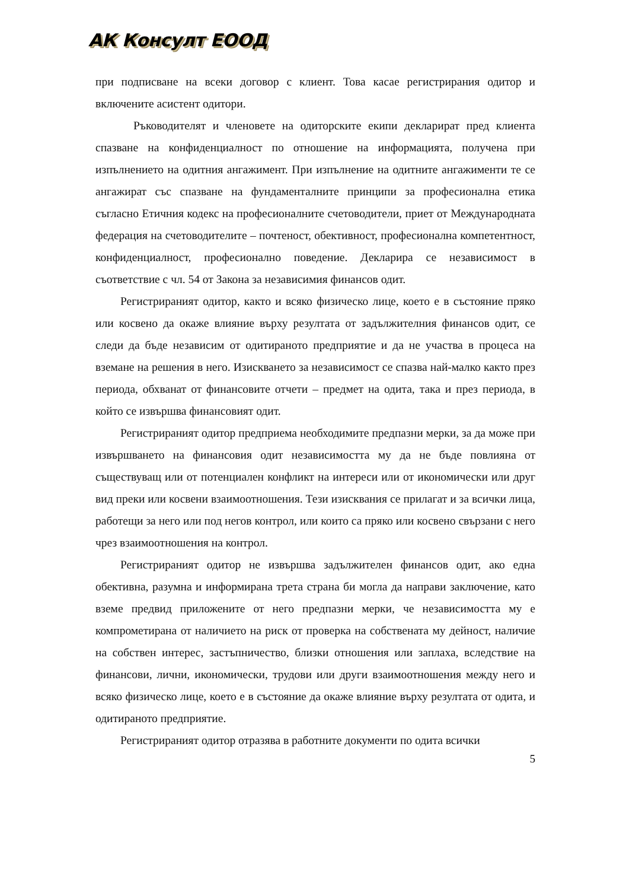АК Консулт ЕООД
при подписване на всеки договор с клиент. Това касае регистрирания одитор и включените асистент одитори.
Ръководителят и членовете на одиторските екипи декларират пред клиента спазване на конфиденциалност по отношение на информацията, получена при изпълнението на одитния ангажимент. При изпълнение на одитните ангажименти те се ангажират със спазване на фундаменталните принципи за професионална етика съгласно Етичния кодекс на професионалните счетоводители, приет от Международната федерация на счетоводителите – почтеност, обективност, професионална компетентност, конфиденциалност, професионално поведение. Декларира се независимост в съответствие с чл. 54 от Закона за независимия финансов одит.
Регистрираният одитор, както и всяко физическо лице, което е в състояние пряко или косвено да окаже влияние върху резултата от задължителния финансов одит, се следи да бъде независим от одитираното предприятие и да не участва в процеса на вземане на решения в него. Изискването за независимост се спазва най-малко както през периода, обхванат от финансовите отчети – предмет на одита, така и през периода, в който се извършва финансовият одит.
Регистрираният одитор предприема необходимите предпазни мерки, за да може при извършването на финансовия одит независимостта му да не бъде повлияна от съществуващ или от потенциален конфликт на интереси или от икономически или друг вид преки или косвени взаимоотношения. Тези изисквания се прилагат и за всички лица, работещи за него или под негов контрол, или които са пряко или косвено свързани с него чрез взаимоотношения на контрол.
Регистрираният одитор не извършва задължителен финансов одит, ако една обективна, разумна и информирана трета страна би могла да направи заключение, като вземе предвид приложените от него предпазни мерки, че независимостта му е компрометирана от наличието на риск от проверка на собствената му дейност, наличие на собствен интерес, застъпничество, близки отношения или заплаха, вследствие на финансови, лични, икономически, трудови или други взаимоотношения между него и всяко физическо лице, което е в състояние да окаже влияние върху резултата от одита, и одитираното предприятие.
Регистрираният одитор отразява в работните документи по одита всички
5